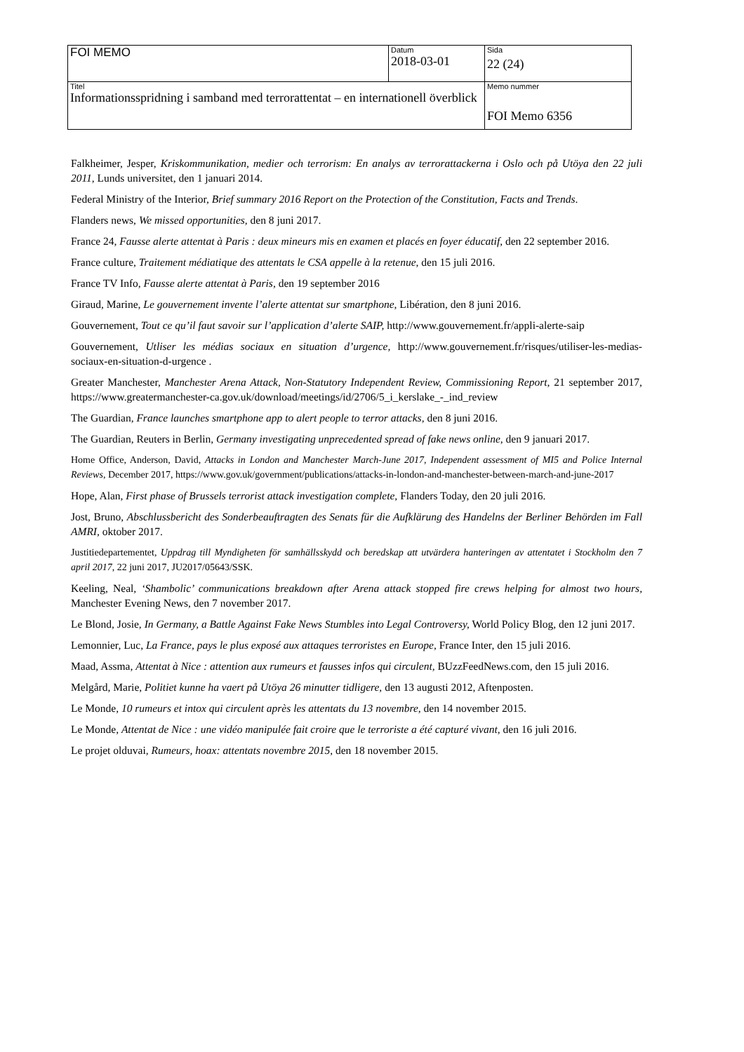| FOI MEMO | Datum 2018-03-01 | Sida 22 (24) |
| Titel Informationsspridning i samband med terrorattentat – en internationell överblick | | Memo nummer FOI Memo 6356 |
Falkheimer, Jesper, Kriskommunikation, medier och terrorism: En analys av terrorattackerna i Oslo och på Utöya den 22 juli 2011, Lunds universitet, den 1 januari 2014.
Federal Ministry of the Interior, Brief summary 2016 Report on the Protection of the Constitution, Facts and Trends.
Flanders news, We missed opportunities, den 8 juni 2017.
France 24, Fausse alerte attentat à Paris : deux mineurs mis en examen et placés en foyer éducatif, den 22 september 2016.
France culture, Traitement médiatique des attentats le CSA appelle à la retenue, den 15 juli 2016.
France TV Info, Fausse alerte attentat à Paris, den 19 september 2016
Giraud, Marine, Le gouvernement invente l’alerte attentat sur smartphone, Libération, den 8 juni 2016.
Gouvernement, Tout ce qu’il faut savoir sur l’application d’alerte SAIP, http://www.gouvernement.fr/appli-alerte-saip
Gouvernement, Utliser les médias sociaux en situation d’urgence, http://www.gouvernement.fr/risques/utiliser-les-medias-sociaux-en-situation-d-urgence .
Greater Manchester, Manchester Arena Attack, Non-Statutory Independent Review, Commissioning Report, 21 september 2017, https://www.greatermanchester-ca.gov.uk/download/meetings/id/2706/5_i_kerslake_-_ind_review
The Guardian, France launches smartphone app to alert people to terror attacks, den 8 juni 2016.
The Guardian, Reuters in Berlin, Germany investigating unprecedented spread of fake news online, den 9 januari 2017.
Home Office, Anderson, David, Attacks in London and Manchester March-June 2017, Independent assessment of MI5 and Police Internal Reviews, December 2017, https://www.gov.uk/government/publications/attacks-in-london-and-manchester-between-march-and-june-2017
Hope, Alan, First phase of Brussels terrorist attack investigation complete, Flanders Today, den 20 juli 2016.
Jost, Bruno, Abschlussbericht des Sonderbeauftragten des Senats für die Aufklärung des Handelns der Berliner Behörden im Fall AMRI, oktober 2017.
Justitiedepartementet, Uppdrag till Myndigheten för samhällsskydd och beredskap att utvärdera hanteringen av attentatet i Stockholm den 7 april 2017, 22 juni 2017, JU2017/05643/SSK.
Keeling, Neal, ‘Shambolic’ communications breakdown after Arena attack stopped fire crews helping for almost two hours, Manchester Evening News, den 7 november 2017.
Le Blond, Josie, In Germany, a Battle Against Fake News Stumbles into Legal Controversy, World Policy Blog, den 12 juni 2017.
Lemonnier, Luc, La France, pays le plus exposé aux attaques terroristes en Europe, France Inter, den 15 juli 2016.
Maad, Assma, Attentat à Nice : attention aux rumeurs et fausses infos qui circulent, BUzzFeedNews.com, den 15 juli 2016.
Melgård, Marie, Politiet kunne ha vaert på Utöya 26 minutter tidligere, den 13 augusti 2012, Aftenposten.
Le Monde, 10 rumeurs et intox qui circulent après les attentats du 13 novembre, den 14 november 2015.
Le Monde, Attentat de Nice : une vidéo manipulée fait croire que le terroriste a été capturé vivant, den 16 juli 2016.
Le projet olduvai, Rumeurs, hoax: attentats novembre 2015, den 18 november 2015.